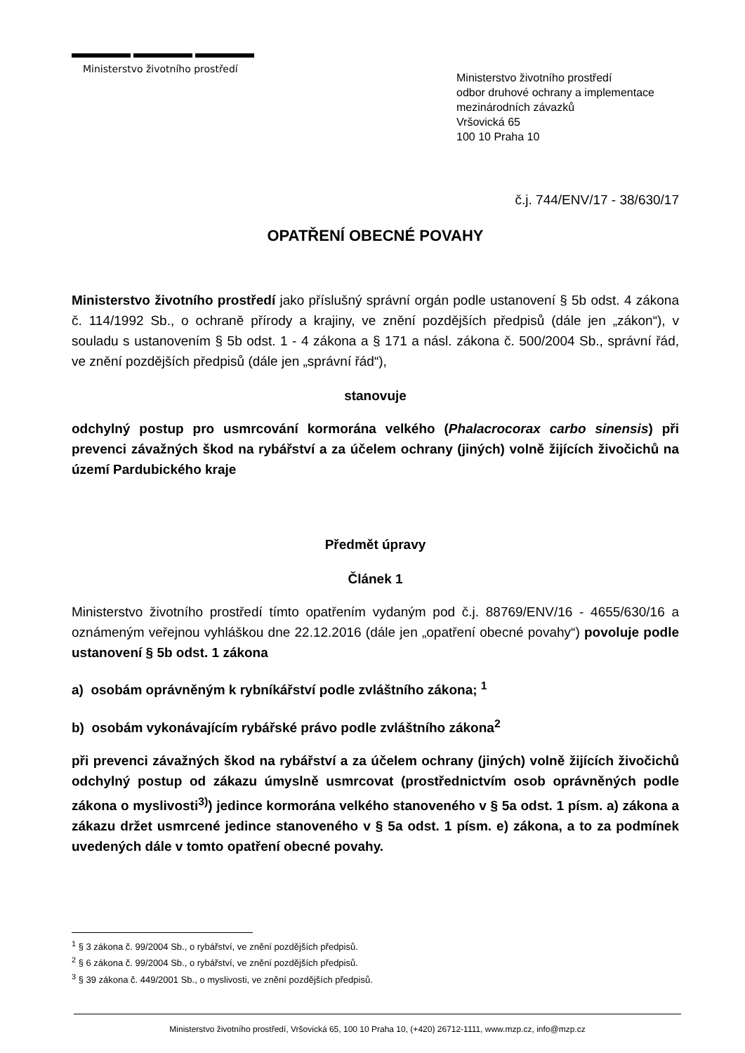Ministerstvo životního prostředí
Ministerstvo životního prostředí
odbor druhové ochrany a implementace
mezinárodních závazků
Vršovická 65
100 10 Praha 10
č.j. 744/ENV/17 - 38/630/17
OPATŘENÍ OBECNÉ POVAHY
Ministerstvo životního prostředí jako příslušný správní orgán podle ustanovení § 5b odst. 4 zákona č. 114/1992 Sb., o ochraně přírody a krajiny, ve znění pozdějších předpisů (dále jen „zákon“), v souladu s ustanovením § 5b odst. 1 - 4 zákona a § 171 a násl. zákona č. 500/2004 Sb., správní řád, ve znění pozdějších předpisů (dále jen „správní řád“),
stanovuje
odchylný postup pro usmrcování kormorána velkého (Phalacrocorax carbo sinensis) při prevenci závažných škod na rybářství a za účelem ochrany (jiných) volně žijících živočichů na území Pardubického kraje
Předmět úpravy
Článek 1
Ministerstvo životního prostředí tímto opatřením vydaným pod č.j. 88769/ENV/16 - 4655/630/16 a oznámeným veřejnou vyhláškou dne 22.12.2016 (dále jen „opatření obecné povahy“) povoluje podle ustanovení § 5b odst. 1 zákona
a) osobám oprávněným k rybníkářství podle zvláštního zákona; <sup>1</sup>
b) osobám vykonávajícím rybářské právo podle zvláštního zákona<sup>2</sup>
při prevenci závažných škod na rybářství a za účelem ochrany (jiných) volně žijících živočichů odchylný postup od zákazu úmyslně usmrcovat (prostřednictvím osob oprávněných podle zákona o myslivosti<sup>3)</sup>) jedince kormorána velkého stanoveného v § 5a odst. 1 písm. a) zákona a zákazu držet usmrcené jedince stanoveného v § 5a odst. 1 písm. e) zákona, a to za podmínek uvedených dále v tomto opatření obecné povahy.
<sup>1</sup> § 3 zákona č. 99/2004 Sb., o rybářství, ve znění pozdějších předpisů.
<sup>2</sup> § 6 zákona č. 99/2004 Sb., o rybářství, ve znění pozdějších předpisů.
<sup>3</sup> § 39 zákona č. 449/2001 Sb., o myslivosti, ve znění pozdějších předpisů.
Ministerstvo životního prostředí, Vršovická 65, 100 10 Praha 10, (+420) 26712-1111, www.mzp.cz, info@mzp.cz